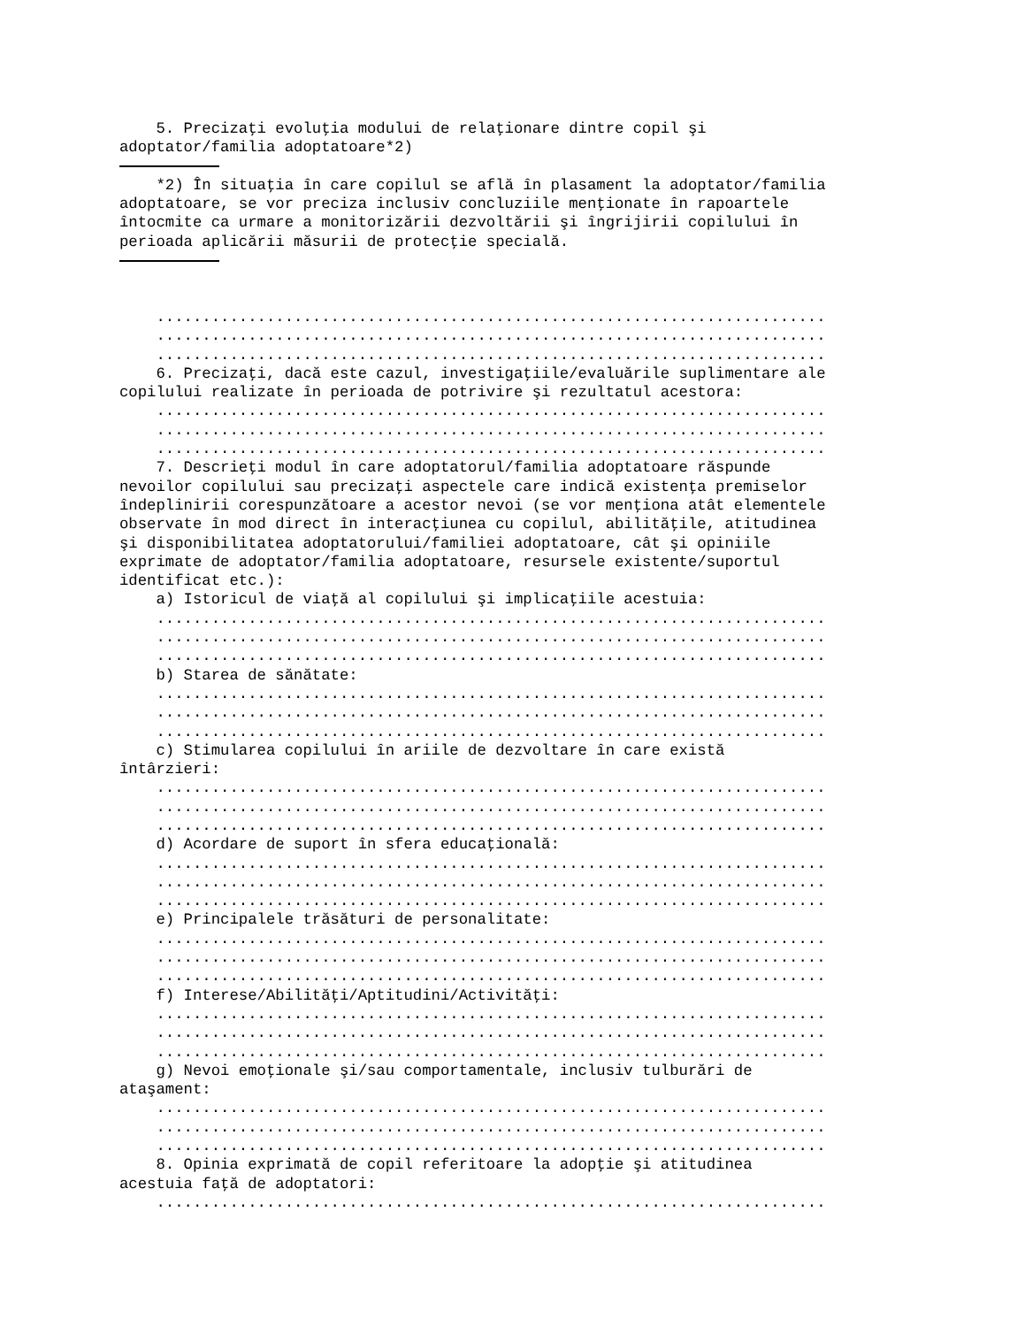5. Precizaţi evoluţia modului de relaţionare dintre copil şi
adoptator/familia adoptatoare*2)

    *2) În situaţia în care copilul se află în plasament la adoptator/familia
adoptatoare, se vor preciza inclusiv concluziile menţionate în rapoartele
întocmite ca urmare a monitorizării dezvoltării şi îngrijirii copilului în
perioada aplicării măsurii de protecţie specială.



    .........................................................................
    .........................................................................
    .........................................................................
    6. Precizaţi, dacă este cazul, investigaţiile/evaluările suplimentare ale
copilului realizate în perioada de potrivire şi rezultatul acestora:
    .........................................................................
    .........................................................................
    .........................................................................
    7. Descrieţi modul în care adoptatorul/familia adoptatoare răspunde
nevoilor copilului sau precizaţi aspectele care indică existenţa premiselor
îndeplinirii corespunzătoare a acestor nevoi (se vor menţiona atât elementele
observate în mod direct în interacţiunea cu copilul, abilităţile, atitudinea
şi disponibilitatea adoptatorului/familiei adoptatoare, cât şi opiniile
exprimate de adoptator/familia adoptatoare, resursele existente/suportul
identificat etc.):
    a) Istoricul de viaţă al copilului şi implicaţiile acestuia:
    .........................................................................
    .........................................................................
    .........................................................................
    b) Starea de sănătate:
    .........................................................................
    .........................................................................
    .........................................................................
    c) Stimularea copilului în ariile de dezvoltare în care există
întârzieri:
    .........................................................................
    .........................................................................
    .........................................................................
    d) Acordare de suport în sfera educaţională:
    .........................................................................
    .........................................................................
    .........................................................................
    e) Principalele trăsături de personalitate:
    .........................................................................
    .........................................................................
    .........................................................................
    f) Interese/Abilităţi/Aptitudini/Activităţi:
    .........................................................................
    .........................................................................
    .........................................................................
    g) Nevoi emoţionale şi/sau comportamentale, inclusiv tulburări de
ataşament:
    .........................................................................
    .........................................................................
    .........................................................................
    8. Opinia exprimată de copil referitoare la adopţie şi atitudinea
acestuia faţă de adoptatori:
    .........................................................................